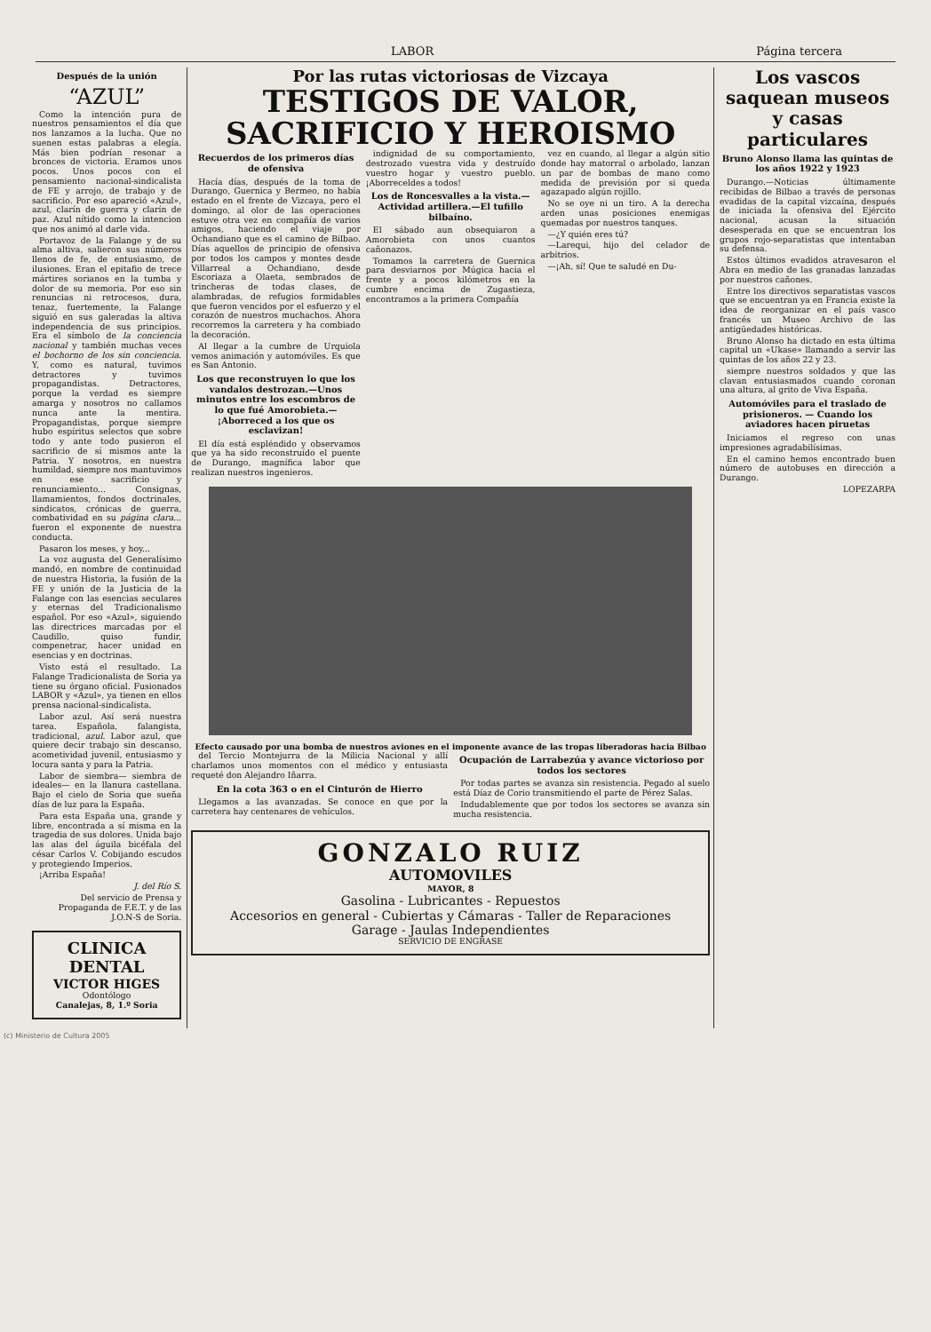LABOR Página tercera
Después de la unión
“AZUL”
Como la intención pura de nuestros pensamientos el día que nos lanzamos a la lucha. Que no suenen estas palabras a elegía. Más bien podrían resonar a bronces de victoria. Eramos unos pocos. Unos pocos con el pensamiento nacional-sindicalista de FE y arrojo, de trabajo y de sacrificio. Por eso apareció «Azul», azul, clarín de guerra y clarín de paz. Azul nítido como la intencion que nos animó al darle vida.
Portavoz de la Falange y de su alma altiva, salieron sus números llenos de fe, de entusiasmo, de ilusiones. Eran el epitafio de trece mártires sorianos en la tumba y dolor de su memoria. Por eso sin renuncias ni retrocesos, dura, tenaz, fuertemente, la Falange siguió en sus galeradas la altiva independencia de sus principios. Era el símbolo de la conciencia nacional y también muchas veces el bochorno de los sin conciencia. Y, como es natural, tuvimos detractores y tuvimos propagandistas. Detractores, porque la verdad es siempre amarga y nosotros no callamos nunca ante la mentira. Propagandistas, porque siempre hubo espíritus selectos que sobre todo y ante todo pusieron el sacrificio de sí mismos ante la Patria. Y nosotros, en nuestra humildad, siempre nos mantuvimos en ese sacrificio y renunciamiento... Consignas, llamamientos, fondos doctrinales, sindicatos, crónicas de guerra, combatividad en su página clara... fueron el exponente de nuestra conducta.
Pasaron los meses, y hoy...
La voz augusta del Generalísimo mandó, en nombre de continuidad de nuestra Historia, la fusión de la FE y unión de la Justicia de la Falange con las esencias seculares y eternas del Tradicionalismo español. Por eso «Azul», siguiendo las directrices marcadas por el Caudillo, quiso fundir, compenetrar, hacer unidad en esencias y en doctrinas.
Visto está el resultado. La Falange Tradicionalista de Soria ya tiene su órgano oficial. Fusionados LABOR y «Azul», ya tienen en ellos prensa nacional-sindicalista.
Labor azul. Así será nuestra tarea. Española, falangista, tradicional, azul. Labor azul, que quiere decir trabajo sin descanso, acometividad juvenil, entusiasmo y locura santa y para la Patria.
Labor de siembra— siembra de ideales— en la llanura castellana. Bajo el cielo de Soria que sueña días de luz para la España.
Para esta España una, grande y libre, encontrada a sí misma en la tragedia de sus dolores. Unida bajo las alas del águila bicéfala del césar Carlos V. Cobijando escudos y protegiendo Imperios.
¡Arriba España!
J. del Río S.
Del servicio de Prensa y Propaganda de F.E.T. y de las J.O.N-S de Soria.
CLINICA DENTAL
VICTOR HIGES
Odontólogo
Canalejas, 8, 1.º Soria
Por las rutas victoriosas de Vizcaya
TESTIGOS DE VALOR, SACRIFICIO Y HEROISMO
Recuerdos de los primeros días de ofensiva
Hacía días, después de la toma de Durango, Guernica y Bermeo, no había estado en el frente de Vizcaya, pero el domingo, al olor de las operaciones estuve otra vez en compañía de varios amigos, haciendo el viaje por Ochandiano que es el camino de Bilbao. Días aquellos de principio de ofensiva por todos los campos y montes desde Villarreal a Ochandiano, desde Escoriaza a Olaeta, sembrados de trincheras de todas clases, de alambradas, de refugios formidables que fueron vencidos por el esfuerzo y el corazón de nuestros muchachos. Ahora recorremos la carretera y ha combiado la decoración.
Al llegar a la cumbre de Urquiola vemos animación y automóviles. Es que es San Antonio.
Los que reconstruyen lo que los vandalos destrozan.—Unos minutos entre los escombros de lo que fué Amorobieta.—¡Aborreced a los que os esclavizan!
El día está espléndido y observamos que ya ha sido reconstruído el puente de Durango, magnífica labor que realizan nuestros ingenieros.
indignidad de su comportamiento, destrozado vuestra vida y destruído vuestro hogar y vuestro pueblo. ¡Aborreceldes a todos!
Los de Roncesvalles a la vista.—Actividad artillera.—El tufillo bilbaíno.
El sábado aun obsequiaron a Amorobieta con unos cuantos cañonazos.
Tomamos la carretera de Guernica para desviarnos por Múgica hacia el frente y a pocos kilómetros en la cumbre encima de Zugastieza, encontramos a la primera Compañía
vez en cuando, al llegar a algún sitio donde hay matorral o arbolado, lanzan un par de bombas de mano como medida de previsión por si queda agazapado algún rojillo.
No se oye ni un tiro. A la derecha arden unas posiciones enemigas quemadas por nuestros tanques.
—¿Y quién eres tú?
—Larequi, hijo del celador de arbitrios.
—¡Ah, sí! Que te saludé en Du-
Efecto causado por una bomba de nuestros aviones en el imponente avance de las tropas liberadoras hacia Bilbao
del Tercio Montejurra de la Milicia Nacional y allí charlamos unos momentos con el médico y entusiasta requeté don Alejandro Iñarra.
En la cota 363 o en el Cinturón de Hierro
Llegamos a las avanzadas. Se conoce en que por la carretera hay centenares de vehículos.
Ocupación de Larrabezúa y avance victorioso por todos los sectores
Por todas partes se avanza sin resistencia. Pegado al suelo está Díaz de Corio transmitiendo el parte de Pérez Salas.
Indudablemente que por todos los sectores se avanza sin mucha resistencia.
GONZALO RUIZ
AUTOMOVILES
MAYOR, 8
Gasolina - Lubricantes - Repuestos
Accesorios en general - Cubiertas y Cámaras - Taller de Reparaciones
Garage - Jaulas Independientes
SERVICIO DE ENGRASE
Los vascos saquean museos y casas particulares
Bruno Alonso llama las quintas de los años 1922 y 1923
Durango.—Noticias últimamente recibidas de Bilbao a través de personas evadidas de la capital vizcaína, después de iniciada la ofensiva del Ejército nacional, acusan la situación desesperada en que se encuentran los grupos rojo-separatistas que intentaban su defensa.
Estos últimos evadidos atravesaron el Abra en medio de las granadas lanzadas por nuestros cañones.
Entre los directivos separatistas vascos que se encuentran ya en Francia existe la idea de reorganizar en el país vasco francés un Museo Archivo de las antigüedades históricas.
Bruno Alonso ha dictado en esta última capital un «Ukase» llamando a servir las quintas de los años 22 y 23.
siempre nuestros soldados y que las clavan entusiasmados cuando coronan una altura, al grito de Viva España.
Automóviles para el traslado de prisioneros. — Cuando los aviadores hacen piruetas
Iniciamos el regreso con unas impresiones agradabilísimas.
En el camino hemos encontrado buen número de autobuses en dirección a Durango.
LOPEZARPA
(c) Ministerio de Cultura 2005